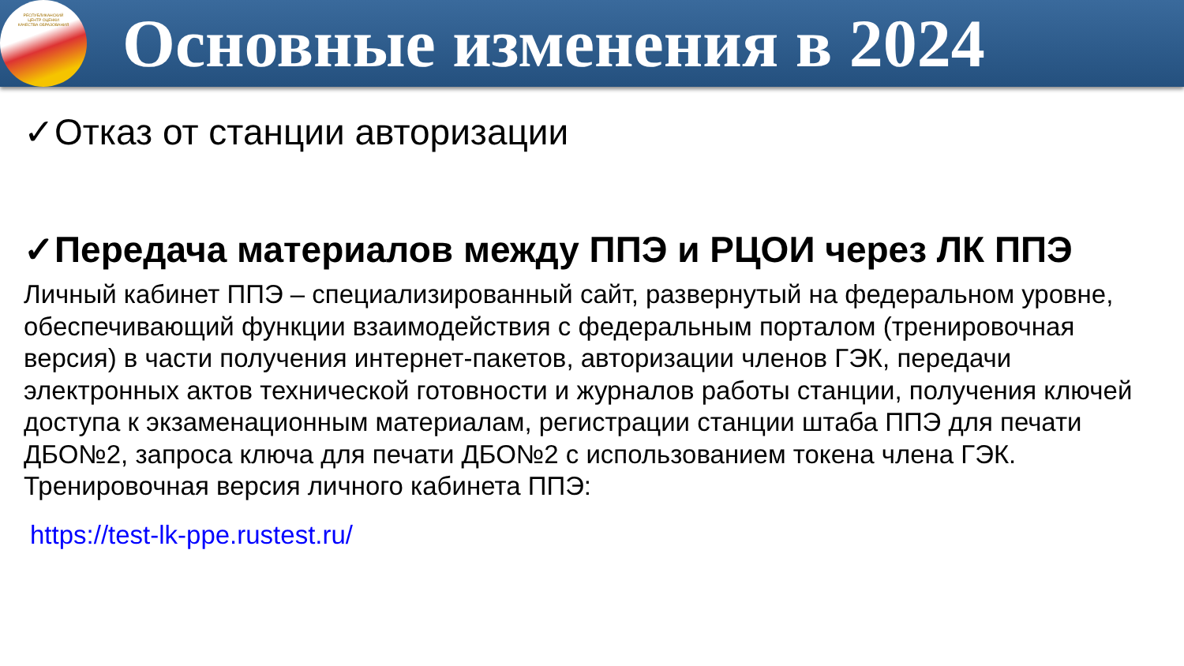РЕСПУБЛИКАНСКИЙ
ЦЕНТР ОЦЕНКИ
КАЧЕСТВА ОБРАЗОВАНИЯ
Основные изменения в 2024
✓Отказ от станции авторизации
✓Передача материалов между ППЭ и РЦОИ через ЛК ППЭ
Личный кабинет ППЭ – специализированный сайт, развернутый на федеральном уровне, обеспечивающий функции взаимодействия с федеральным порталом (тренировочная версия) в части получения интернет-пакетов, авторизации членов ГЭК, передачи электронных актов технической готовности и журналов работы станции, получения ключей доступа к экзаменационным материалам, регистрации станции штаба ППЭ для печати ДБО№2, запроса ключа для печати ДБО№2 с использованием токена члена ГЭК. Тренировочная версия личного кабинета ППЭ:
https://test-lk-ppe.rustest.ru/